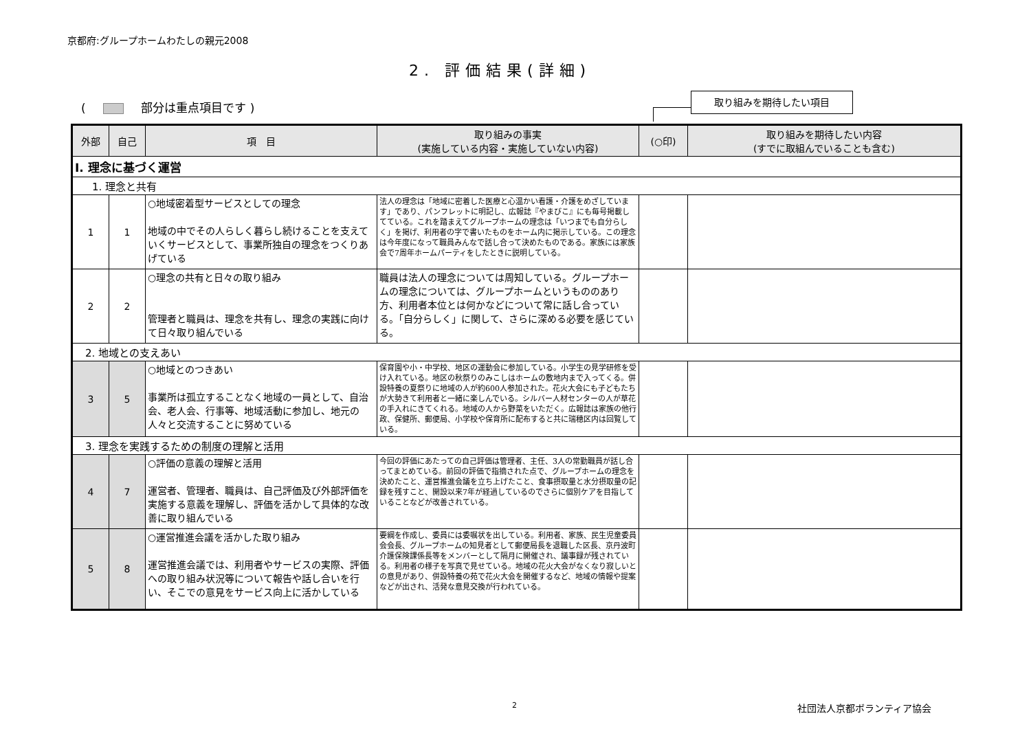京都府:グループホームわたしの親元2008
2. 評価結果(詳細)
( 部分は重点項目です )
取り組みを期待したい項目
| 外部 | 自己 | 項 目 | 取り組みの事実 (実施している内容・実施していない内容) | (○印) | 取り組みを期待したい内容 (すでに取組んでいることも含む) |
| --- | --- | --- | --- | --- | --- |
| Ⅰ. 理念に基づく運営 | | | | | |
| 1. 理念と共有 | | | | | |
| 1 | 1 | ○地域密着型サービスとしての理念 地域の中でその人らしく暮らし続けることを支えていくサービスとして、事業所独自の理念をつくりあげている | 法人の理念は「地域に密着した医療と心温かい看護・介護をめざしています」であり、パンフレットに明記し、広報誌『やまびこ』にも毎号掲載してている。これを踏まえてグループホームの理念は「いつまでも自分らしく」を掲げ、利用者の字で書いたものをホーム内に掲示している。この理念は今年度になって職員みんなで話し合って決めたものである。家族には家族会で7周年ホームパーティをしたときに説明している。 | | |
| 2 | 2 | ○理念の共有と日々の取り組み 管理者と職員は、理念を共有し、理念の実践に向けて日々取り組んでいる | 職員は法人の理念については周知している。グループホームの理念については、グループホームというもののあり方、利用者本位とは何かなどについて常に話し合っている。「自分らしく」に関して、さらに深める必要を感じている。 | | |
| 2. 地域との支えあい | | | | | |
| 3 | 5 | ○地域とのつきあい 事業所は孤立することなく地域の一員として、自治会、老人会、行事等、地域活動に参加し、地元の人々と交流することに努めている | 保育園や小・中学校、地区の運動会に参加している。小学生の見学研修を受け入れている。地区の秋祭りのみこしはホームの敷地内まで入ってくる。併設特養の夏祭りに地域の人が約600人参加された。花火大会にも子どもたちが大勢きて利用者と一緒に楽しんでいる。シルバー人材センターの人が草花の手入れにきてくれる。地域の人から野菜をいただく。広報誌は家族の他行政、保健所、郵便局、小学校や保育所に配布すると共に瑞穂区内は回覧している。 | | |
| 3. 理念を実践するための制度の理解と活用 | | | | | |
| 4 | 7 | ○評価の意義の理解と活用 運営者、管理者、職員は、自己評価及び外部評価を実施する意義を理解し、評価を活かして具体的な改善に取り組んでいる | 今回の評価にあたっての自己評価は管理者、主任、3人の常勤職員が話し合ってまとめている。前回の評価で指摘された点で、グループホームの理念を決めたこと、運営推進会議を立ち上げたこと、食事摂取量と水分摂取量の記録を残すこと、開設以来7年が経過しているのでさらに個別ケアを目指していることなどが改善されている。 | | |
| 5 | 8 | ○運営推進会議を活かした取り組み 運営推進会議では、利用者やサービスの実際、評価への取り組み状況等について報告や話し合いを行い、そこでの意見をサービス向上に活かしている | 要綱を作成し、委員には委嘱状を出している。利用者、家族、民生児童委員会会長、グループホームの知見者として郵便局長を退職した区長、京丹波町介護保険課係長等をメンバーとして隔月に開催され、議事録が残されている。利用者の様子を写真で見せている。地域の花火大会がなくなり寂しいとの意見があり、併設特養の苑で花火大会を開催するなど、地域の情報や提案などが出され、活発な意見交換が行われている。 | | |
2 社団法人京都ボランティア協会